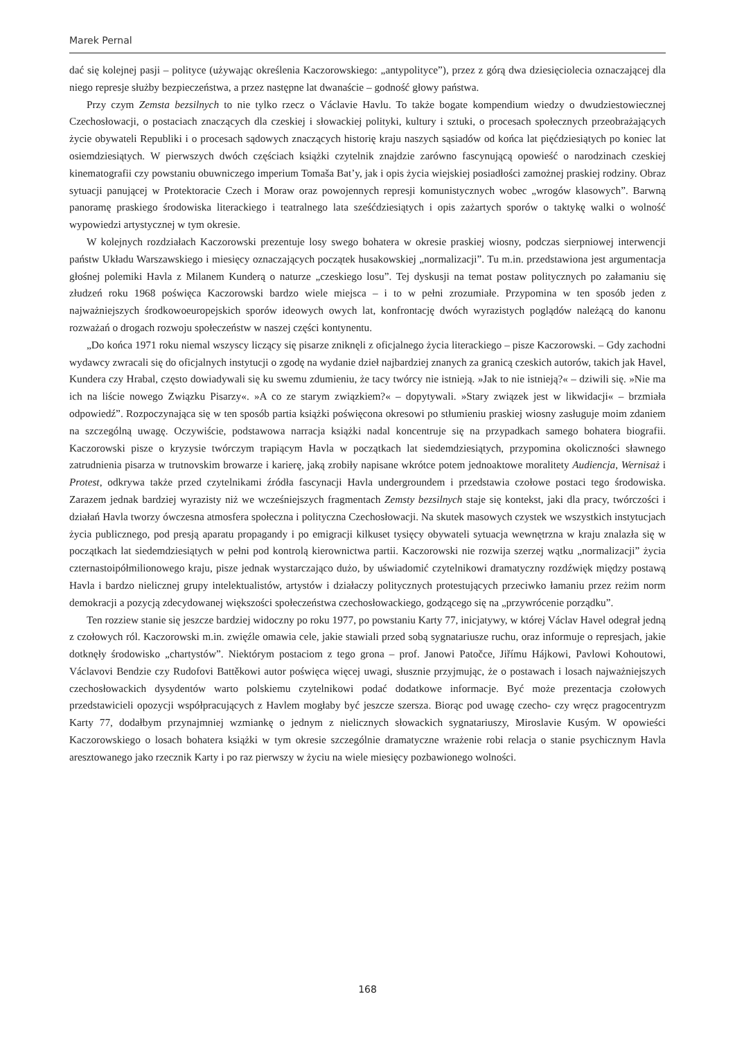Marek Pernal
dać się kolejnej pasji – polityce (używając określenia Kaczorowskiego: „antypolityce”), przez z górą dwa dziesięciolecia oznaczającej dla niego represje służby bezpieczeństwa, a przez następne lat dwanaście – godność głowy państwa.
Przy czym Zemsta bezsilnych to nie tylko rzecz o Václavie Havlu. To także bogate kompendium wiedzy o dwudziestowiecznej Czechosłowacji, o postaciach znaczących dla czeskiej i słowackiej polityki, kultury i sztuki, o procesach społecznych przeobrażających życie obywateli Republiki i o procesach sądowych znaczących historię kraju naszych sąsiadów od końca lat pięćdziesiątych po koniec lat osiemdziesiątych. W pierwszych dwóch częściach książki czytelnik znajdzie zarówno fascynującą opowieść o narodzinach czeskiej kinematografii czy powstaniu obuwniczego imperium Tomaša Bat’y, jak i opis życia wiejskiej posiadłości zamożnej praskiej rodziny. Obraz sytuacji panującej w Protektoracie Czech i Moraw oraz powojennych represji komunistycznych wobec „wrogów klasowych”. Barwną panoramę praskiego środowiska literackiego i teatralnego lata sześćdziesiątych i opis zażartych sporów o taktykę walki o wolność wypowiedzi artystycznej w tym okresie.
W kolejnych rozdziałach Kaczorowski prezentuje losy swego bohatera w okresie praskiej wiosny, podczas sierpniowej interwencji państw Układu Warszawskiego i miesięcy oznaczających początek husakowskiej „normalizacji”. Tu m.in. przedstawiona jest argumentacja głośnej polemiki Havla z Milanem Kunderą o naturze „czeskiego losu”. Tej dyskusji na temat postaw politycznych po załamaniu się złudzeń roku 1968 poświęca Kaczorowski bardzo wiele miejsca – i to w pełni zrozumiałe. Przypomina w ten sposób jeden z najważniejszych środkowoeuropejskich sporów ideowych owych lat, konfrontację dwóch wyrazistych poglądów należącą do kanonu rozważań o drogach rozwoju społeczeństw w naszej części kontynentu.
„Do końca 1971 roku niemal wszyscy liczący się pisarze zniknęli z oficjalnego życia literackiego – pisze Kaczorowski. – Gdy zachodni wydawcy zwracali się do oficjalnych instytucji o zgodę na wydanie dzieł najbardziej znanych za granicą czeskich autorów, takich jak Havel, Kundera czy Hrabal, często dowiadywali się ku swemu zdumieniu, że tacy twórcy nie istnieją. »Jak to nie istnieją?« – dziwili się. »Nie ma ich na liście nowego Związku Pisarzy«. »A co ze starym związkiem?« – dopytywali. »Stary związek jest w likwidacji« – brzmiała odpowiedź”. Rozpoczynająca się w ten sposób partia książki poświęcona okresowi po stłumieniu praskiej wiosny zasługuje moim zdaniem na szczególną uwagę. Oczywiście, podstawowa narracja książki nadal koncentruje się na przypadkach samego bohatera biografii. Kaczorowski pisze o kryzysie twórczym trapiącym Havla w początkach lat siedemdziesiątych, przypomina okoliczności sławnego zatrudnienia pisarza w trutnovskim browarze i karierę, jaką zrobiły napisane wkrótce potem jednoaktowe moralitety Audiencja, Wernisaż i Protest, odkrywa także przed czytelnikami źródła fascynacji Havla undergroundem i przedstawia czołowe postaci tego środowiska. Zarazem jednak bardziej wyrazisty niż we wcześniejszych fragmentach Zemsty bezsilnych staje się kontekst, jaki dla pracy, twórczości i działań Havla tworzy ówczesna atmosfera społeczna i polityczna Czechosłowacji. Na skutek masowych czystek we wszystkich instytucjach życia publicznego, pod presją aparatu propagandy i po emigracji kilkuset tysięcy obywateli sytuacja wewnętrzna w kraju znalazła się w początkach lat siedemdziesiątych w pełni pod kontrolą kierownictwa partii. Kaczorowski nie rozwija szerzej wątku „normalizacji” życia czternastoipółmilionowego kraju, pisze jednak wystarczająco dużo, by uświadomić czytelnikowi dramatyczny rozdźwięk między postawą Havla i bardzo nielicznej grupy intelektualistów, artystów i działaczy politycznych protestujących przeciwko łamaniu przez reżim norm demokracji a pozycją zdecydowanej większości społeczeństwa czechosłowackiego, godzącego się na „przywrócenie porządku”.
Ten rozziew stanie się jeszcze bardziej widoczny po roku 1977, po powstaniu Karty 77, inicjatywy, w której Václav Havel odegrał jedną z czołowych ról. Kaczorowski m.in. zwięźle omawia cele, jakie stawiali przed sobą sygnatariusze ruchu, oraz informuje o represjach, jakie dotknęły środowisko „chartystów”. Niektórym postaciom z tego grona – prof. Janowi Patočce, Jiřímu Hájkowi, Pavlowi Kohoutowi, Václavovi Bendzie czy Rudofovi Battěkowi autor poświęca więcej uwagi, słusznie przyjmując, że o postawach i losach najważniejszych czechosłowackich dysydentów warto polskiemu czytelnikowi podać dodatkowe informacje. Być może prezentacja czołowych przedstawicieli opozycji współpracujących z Havlem mogłaby być jeszcze szersza. Biorąc pod uwagę czecho- czy wręcz pragocentryzm Karty 77, dodałbym przynajmniej wzmiankę o jednym z nielicznych słowackich sygnatariuszy, Miroslavie Kusým. W opowieści Kaczorowskiego o losach bohatera książki w tym okresie szczególnie dramatyczne wrażenie robi relacja o stanie psychicznym Havla aresztowanego jako rzecznik Karty i po raz pierwszy w życiu na wiele miesięcy pozbawionego wolności.
168